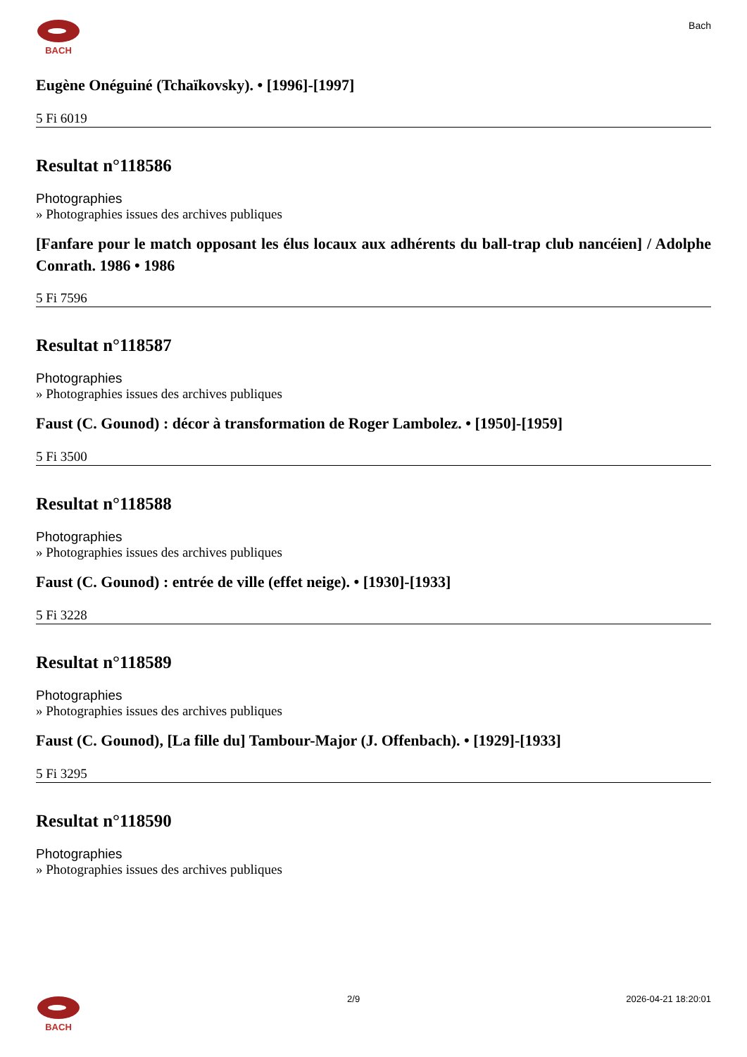BACH
Bach
Eugène Onéguiné (Tchaïkovsky). • [1996]-[1997]
5 Fi 6019
Resultat n°118586
Photographies
» Photographies issues des archives publiques
[Fanfare pour le match opposant les élus locaux aux adhérents du ball-trap club nancéien] / Adolphe Conrath. 1986 • 1986
5 Fi 7596
Resultat n°118587
Photographies
» Photographies issues des archives publiques
Faust (C. Gounod) : décor à transformation de Roger Lambolez. • [1950]-[1959]
5 Fi 3500
Resultat n°118588
Photographies
» Photographies issues des archives publiques
Faust (C. Gounod) : entrée de ville (effet neige). • [1930]-[1933]
5 Fi 3228
Resultat n°118589
Photographies
» Photographies issues des archives publiques
Faust (C. Gounod), [La fille du] Tambour-Major (J. Offenbach). • [1929]-[1933]
5 Fi 3295
Resultat n°118590
Photographies
» Photographies issues des archives publiques
BACH 2/9 2026-04-21 18:20:01